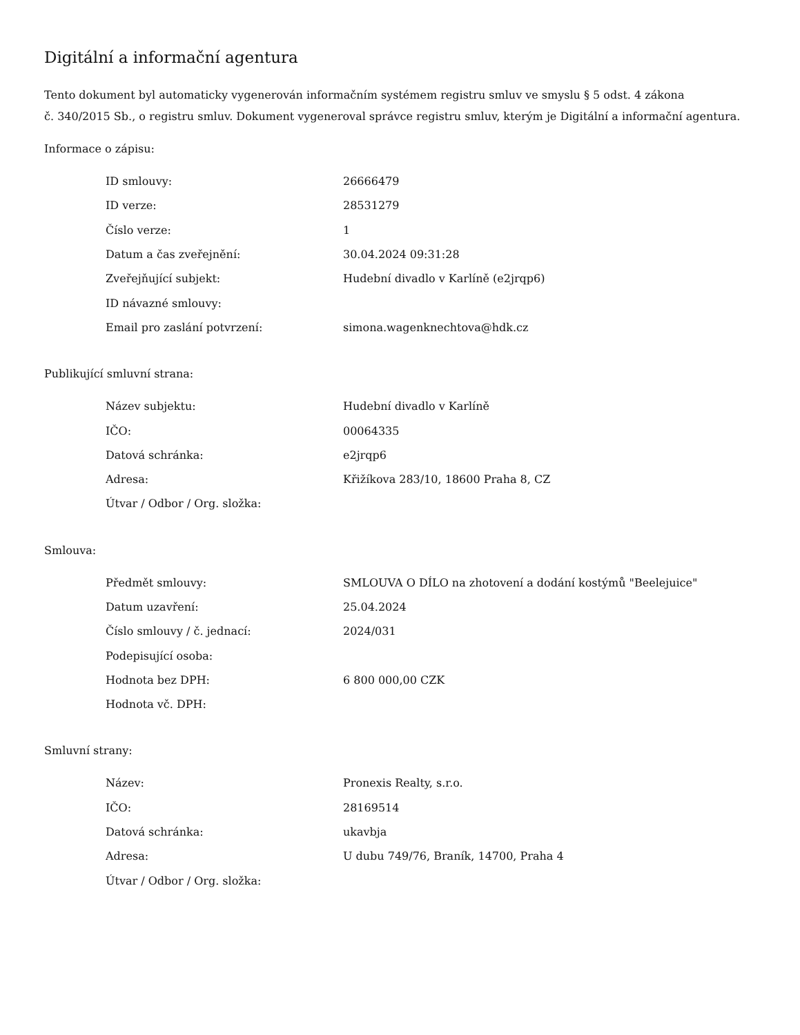Digitální a informační agentura
Tento dokument byl automaticky vygenerován informačním systémem registru smluv ve smyslu § 5 odst. 4 zákona
č. 340/2015 Sb., o registru smluv. Dokument vygeneroval správce registru smluv, kterým je Digitální a informační agentura.
Informace o zápisu:
| ID smlouvy: | 26666479 |
| ID verze: | 28531279 |
| Číslo verze: | 1 |
| Datum a čas zveřejnění: | 30.04.2024 09:31:28 |
| Zveřejňující subjekt: | Hudební divadlo v Karlíně (e2jrqp6) |
| ID návazné smlouvy: | |
| Email pro zaslání potvrzení: | simona.wagenknechtova@hdk.cz |
Publikující smluvní strana:
| Název subjektu: | Hudební divadlo v Karlíně |
| IČO: | 00064335 |
| Datová schránka: | e2jrqp6 |
| Adresa: | Křižíkova 283/10, 18600 Praha 8, CZ |
| Útvar / Odbor / Org. složka: | |
Smlouva:
| Předmět smlouvy: | SMLOUVA O DÍLO na zhotovení a dodání kostýmů "Beelejuice" |
| Datum uzavření: | 25.04.2024 |
| Číslo smlouvy / č. jednací: | 2024/031 |
| Podepisující osoba: | |
| Hodnota bez DPH: | 6 800 000,00 CZK |
| Hodnota vč. DPH: | |
Smluvní strany:
| Název: | Pronexis Realty, s.r.o. |
| IČO: | 28169514 |
| Datová schránka: | ukavbja |
| Adresa: | U dubu 749/76, Braník, 14700, Praha 4 |
| Útvar / Odbor / Org. složka: | |